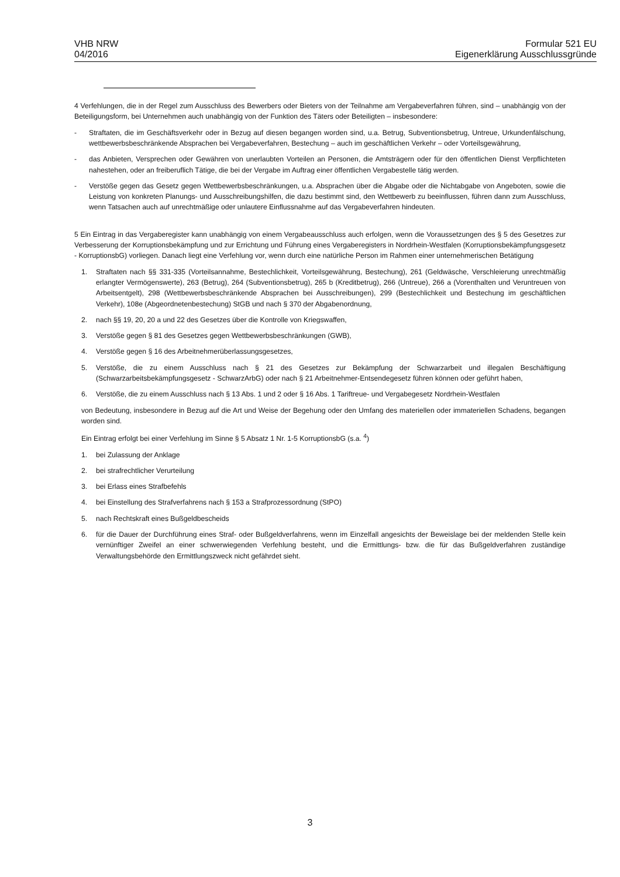VHB NRW
04/2016
Formular 521 EU
Eigenerklärung Ausschlussgründe
4 Verfehlungen, die in der Regel zum Ausschluss des Bewerbers oder Bieters von der Teilnahme am Vergabeverfahren führen, sind – unabhängig von der Beteiligungsform, bei Unternehmen auch unabhängig von der Funktion des Täters oder Beteiligten – insbesondere:
- Straftaten, die im Geschäftsverkehr oder in Bezug auf diesen begangen worden sind, u.a. Betrug, Subventionsbetrug, Untreue, Urkundenfälschung, wettbewerbsbeschränkende Absprachen bei Vergabeverfahren, Bestechung – auch im geschäftlichen Verkehr – oder Vorteilsgewährung,
- das Anbieten, Versprechen oder Gewähren von unerlaubten Vorteilen an Personen, die Amtsträgern oder für den öffentlichen Dienst Verpflichteten nahestehen, oder an freiberuflich Tätige, die bei der Vergabe im Auftrag einer öffentlichen Vergabestelle tätig werden.
- Verstöße gegen das Gesetz gegen Wettbewerbsbeschränkungen, u.a. Absprachen über die Abgabe oder die Nichtabgabe von Angeboten, sowie die Leistung von konkreten Planungs- und Ausschreibungshilfen, die dazu bestimmt sind, den Wettbewerb zu beeinflussen, führen dann zum Ausschluss, wenn Tatsachen auch auf unrechtmäßige oder unlautere Einflussnahme auf das Vergabeverfahren hindeuten.
5 Ein Eintrag in das Vergaberegister kann unabhängig von einem Vergabeausschluss auch erfolgen, wenn die Voraussetzungen des § 5 des Gesetzes zur Verbesserung der Korruptionsbekämpfung und zur Errichtung und Führung eines Vergaberegisters in Nordrhein-Westfalen (Korruptionsbekämpfungsgesetz - KorruptionsbG) vorliegen. Danach liegt eine Verfehlung vor, wenn durch eine natürliche Person im Rahmen einer unternehmerischen Betätigung
1. Straftaten nach §§ 331-335 (Vorteilsannahme, Bestechlichkeit, Vorteilsgewährung, Bestechung), 261 (Geldwäsche, Verschleierung unrechtmäßig erlangter Vermögenswerte), 263 (Betrug), 264 (Subventionsbetrug), 265 b (Kreditbetrug), 266 (Untreue), 266 a (Vorenthalten und Veruntreuen von Arbeitsentgelt), 298 (Wettbewerbsbeschränkende Absprachen bei Ausschreibungen), 299 (Bestechlichkeit und Bestechung im geschäftlichen Verkehr), 108e (Abgeordnetenbestechung) StGB und nach § 370 der Abgabenordnung,
2. nach §§ 19, 20, 20 a und 22 des Gesetzes über die Kontrolle von Kriegswaffen,
3. Verstöße gegen § 81 des Gesetzes gegen Wettbewerbsbeschränkungen (GWB),
4. Verstöße gegen § 16 des Arbeitnehmerüberlassungsgesetzes,
5. Verstöße, die zu einem Ausschluss nach § 21 des Gesetzes zur Bekämpfung der Schwarzarbeit und illegalen Beschäftigung (Schwarzarbeitsbekämpfungsgesetz - SchwarzArbG) oder nach § 21 Arbeitnehmer-Entsendegesetz führen können oder geführt haben,
6. Verstöße, die zu einem Ausschluss nach § 13 Abs. 1 und 2 oder § 16 Abs. 1 Tariftreue- und Vergabegesetz Nordrhein-Westfalen
von Bedeutung, insbesondere in Bezug auf die Art und Weise der Begehung oder den Umfang des materiellen oder immateriellen Schadens, begangen worden sind.
Ein Eintrag erfolgt bei einer Verfehlung im Sinne § 5 Absatz 1 Nr. 1-5 KorruptionsbG (s.a. <sup>4</sup>)
1. bei Zulassung der Anklage
2. bei strafrechtlicher Verurteilung
3. bei Erlass eines Strafbefehls
4. bei Einstellung des Strafverfahrens nach § 153 a Strafprozessordnung (StPO)
5. nach Rechtskraft eines Bußgeldbescheids
6. für die Dauer der Durchführung eines Straf- oder Bußgeldverfahrens, wenn im Einzelfall angesichts der Beweislage bei der meldenden Stelle kein vernünftiger Zweifel an einer schwerwiegenden Verfehlung besteht, und die Ermittlungs- bzw. die für das Bußgeldverfahren zuständige Verwaltungsbehörde den Ermittlungszweck nicht gefährdet sieht.
3